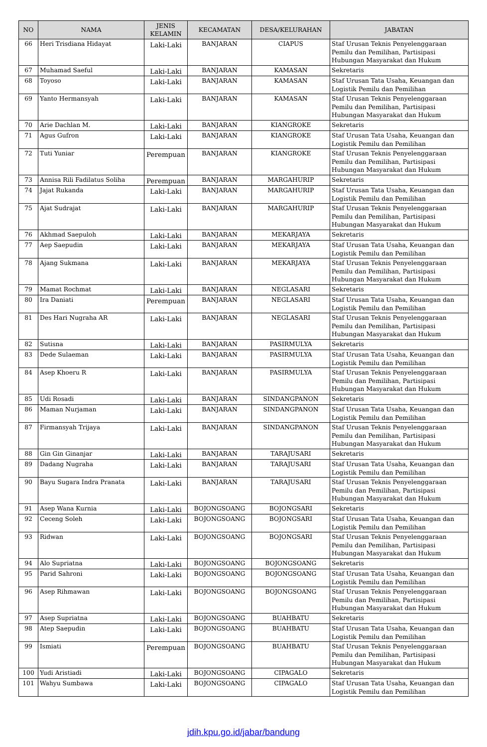| NO | NAMA | JENIS KELAMIN | KECAMATAN | DESA/KELURAHAN | JABATAN |
| --- | --- | --- | --- | --- | --- |
| 66 | Heri Trisdiana Hidayat | Laki-Laki | BANJARAN | CIAPUS | Staf Urusan Teknis Penyelenggaraan Pemilu dan Pemilihan, Partisipasi Hubungan Masyarakat dan Hukum |
| 67 | Muhamad Saeful | Laki-Laki | BANJARAN | KAMASAN | Sekretaris |
| 68 | Toyoso | Laki-Laki | BANJARAN | KAMASAN | Staf Urusan Tata Usaha, Keuangan dan Logistik Pemilu dan Pemilihan |
| 69 | Yanto Hermansyah | Laki-Laki | BANJARAN | KAMASAN | Staf Urusan Teknis Penyelenggaraan Pemilu dan Pemilihan, Partisipasi Hubungan Masyarakat dan Hukum |
| 70 | Arie Dachlan M. | Laki-Laki | BANJARAN | KIANGROKE | Sekretaris |
| 71 | Agus Gufron | Laki-Laki | BANJARAN | KIANGROKE | Staf Urusan Tata Usaha, Keuangan dan Logistik Pemilu dan Pemilihan |
| 72 | Tuti Yuniar | Perempuan | BANJARAN | KIANGROKE | Staf Urusan Teknis Penyelenggaraan Pemilu dan Pemilihan, Partisipasi Hubungan Masyarakat dan Hukum |
| 73 | Annisa Rili Fadilatus Soliha | Perempuan | BANJARAN | MARGAHURIP | Sekretaris |
| 74 | Jajat Rukanda | Laki-Laki | BANJARAN | MARGAHURIP | Staf Urusan Tata Usaha, Keuangan dan Logistik Pemilu dan Pemilihan |
| 75 | Ajat Sudrajat | Laki-Laki | BANJARAN | MARGAHURIP | Staf Urusan Teknis Penyelenggaraan Pemilu dan Pemilihan, Partisipasi Hubungan Masyarakat dan Hukum |
| 76 | Akhmad Saepuloh | Laki-Laki | BANJARAN | MEKARJAYA | Sekretaris |
| 77 | Aep Saepudin | Laki-Laki | BANJARAN | MEKARJAYA | Staf Urusan Tata Usaha, Keuangan dan Logistik Pemilu dan Pemilihan |
| 78 | Ajang Sukmana | Laki-Laki | BANJARAN | MEKARJAYA | Staf Urusan Teknis Penyelenggaraan Pemilu dan Pemilihan, Partisipasi Hubungan Masyarakat dan Hukum |
| 79 | Mamat Rochmat | Laki-Laki | BANJARAN | NEGLASARI | Sekretaris |
| 80 | Ira Daniati | Perempuan | BANJARAN | NEGLASARI | Staf Urusan Tata Usaha, Keuangan dan Logistik Pemilu dan Pemilihan |
| 81 | Des Hari Nugraha AR | Laki-Laki | BANJARAN | NEGLASARI | Staf Urusan Teknis Penyelenggaraan Pemilu dan Pemilihan, Partisipasi Hubungan Masyarakat dan Hukum |
| 82 | Sutisna | Laki-Laki | BANJARAN | PASIRMULYA | Sekretaris |
| 83 | Dede Sulaeman | Laki-Laki | BANJARAN | PASIRMULYA | Staf Urusan Tata Usaha, Keuangan dan Logistik Pemilu dan Pemilihan |
| 84 | Asep Khoeru R | Laki-Laki | BANJARAN | PASIRMULYA | Staf Urusan Teknis Penyelenggaraan Pemilu dan Pemilihan, Partisipasi Hubungan Masyarakat dan Hukum |
| 85 | Udi Rosadi | Laki-Laki | BANJARAN | SINDANGPANON | Sekretaris |
| 86 | Maman Nurjaman | Laki-Laki | BANJARAN | SINDANGPANON | Staf Urusan Tata Usaha, Keuangan dan Logistik Pemilu dan Pemilihan |
| 87 | Firmansyah Trijaya | Laki-Laki | BANJARAN | SINDANGPANON | Staf Urusan Teknis Penyelenggaraan Pemilu dan Pemilihan, Partisipasi Hubungan Masyarakat dan Hukum |
| 88 | Gin Gin Ginanjar | Laki-Laki | BANJARAN | TARAJUSARI | Sekretaris |
| 89 | Dadang Nugraha | Laki-Laki | BANJARAN | TARAJUSARI | Staf Urusan Tata Usaha, Keuangan dan Logistik Pemilu dan Pemilihan |
| 90 | Bayu Sugara Indra Pranata | Laki-Laki | BANJARAN | TARAJUSARI | Staf Urusan Teknis Penyelenggaraan Pemilu dan Pemilihan, Partisipasi Hubungan Masyarakat dan Hukum |
| 91 | Asep Wana Kurnia | Laki-Laki | BOJONGSOANG | BOJONGSARI | Sekretaris |
| 92 | Ceceng Soleh | Laki-Laki | BOJONGSOANG | BOJONGSARI | Staf Urusan Tata Usaha, Keuangan dan Logistik Pemilu dan Pemilihan |
| 93 | Ridwan | Laki-Laki | BOJONGSOANG | BOJONGSARI | Staf Urusan Teknis Penyelenggaraan Pemilu dan Pemilihan, Partisipasi Hubungan Masyarakat dan Hukum |
| 94 | Alo Supriatna | Laki-Laki | BOJONGSOANG | BOJONGSOANG | Sekretaris |
| 95 | Parid Sahroni | Laki-Laki | BOJONGSOANG | BOJONGSOANG | Staf Urusan Tata Usaha, Keuangan dan Logistik Pemilu dan Pemilihan |
| 96 | Asep Rihmawan | Laki-Laki | BOJONGSOANG | BOJONGSOANG | Staf Urusan Teknis Penyelenggaraan Pemilu dan Pemilihan, Partisipasi Hubungan Masyarakat dan Hukum |
| 97 | Asep Supriatna | Laki-Laki | BOJONGSOANG | BUAHBATU | Sekretaris |
| 98 | Atep Saepudin | Laki-Laki | BOJONGSOANG | BUAHBATU | Staf Urusan Tata Usaha, Keuangan dan Logistik Pemilu dan Pemilihan |
| 99 | Ismiati | Perempuan | BOJONGSOANG | BUAHBATU | Staf Urusan Teknis Penyelenggaraan Pemilu dan Pemilihan, Partisipasi Hubungan Masyarakat dan Hukum |
| 100 | Yudi Aristiadi | Laki-Laki | BOJONGSOANG | CIPAGALO | Sekretaris |
| 101 | Wahyu Sumbawa | Laki-Laki | BOJONGSOANG | CIPAGALO | Staf Urusan Tata Usaha, Keuangan dan Logistik Pemilu dan Pemilihan |
jdih.kpu.go.id/jabar/bandung